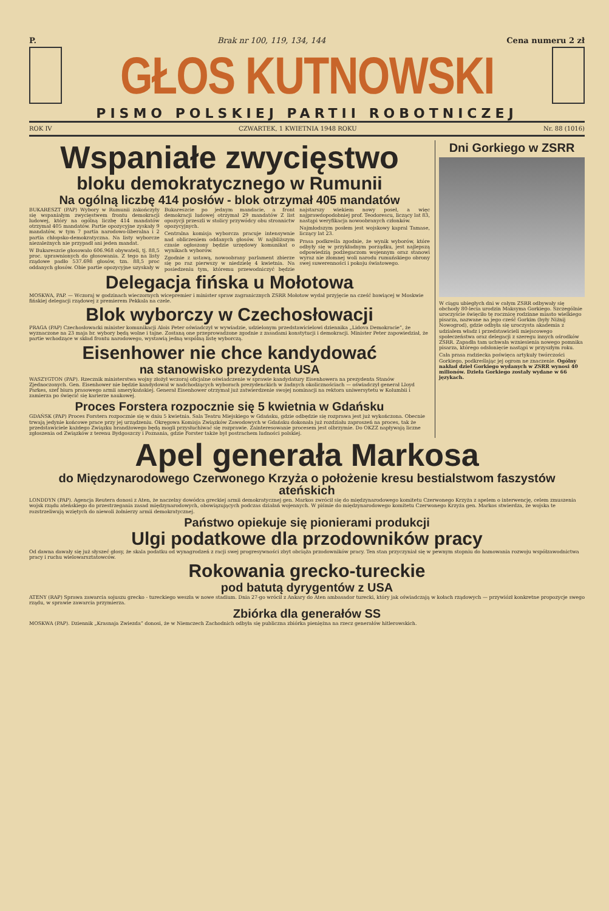P. Brak nr 100, 119, 134, 144 Cena numeru 2 zł
GŁOS KUTNOWSKI
PISMO POLSKIEJ PARTII ROBOTNICZEJ
ROK IV CZWARTEK, 1 KWIETNIA 1948 ROKU Nr. 88 (1016)
Wspaniałe zwycięstwo
bloku demokratycznego w Rumunii
Na ogólną liczbę 414 posłów - blok otrzymał 405 mandatów
BUKARESZT (PAP) Wybory w Rumunii zakończyły się wspaniałym zwycięstwem frontu demokracji ludowej, który na ogólną liczbę 414 mandatów otrzymał 405 mandatów. Partie opozycyjne zyskały 9 mandatów, w tym 7 partia narodowo-liberalna i 2 partia chłopsko-demokratyczna. Na listy wyborcze niezależnych nie przypadł ani jeden mandat.
W Bukareszcie głosowało 606.968 obywateli, tj. 88,5 proc. uprawnionych do głosowania. Z tego na listy rządowe padło 537.698 głosów, tzn. 88,5 proc oddanych głosów. Obie partie opozycyjne uzyskały w Bukareszcie po jednym mandacie, a front demokracji ludowej otrzymał 29 mandatów Z list opozycji przeszli w stolicy przywódcy obu stronnictw opozycyjnych.
Centralna komisja wyborcza pracuje intensywnie nad obliczeniem oddanych głosów. W najbliższym czasie ogłoszony będzie urzędowy komunikat o wynikach wyborów.
Zgodnie z ustawą, nowoobrany parlament zbierze się po raz pierwszy w niedzielę 4 kwietnia. Na posiedzeniu tym, któremu przewodniczyć będzie najstarszy wiekiem nowy poseł, a więc najprawdopodobniej prof. Teodorescu, liczący lat 83, nastąpi weryfikacja nowoobranych członków.
Najmłodszym posłem jest wojskowy kapral Tamase, liczący lat 23.
Prasa podkreśla zgodnie, że wynik wyborów, które odbyły się w przykładnym porządku, jest najlepszą odpowiedzią podżegaczom wojennym oraz stanowi wyraz nie złomnej woli narodu rumuńskiego obrony swej suwerenności i pokoju światowego.
Delegacja fińska u Mołotowa
MOSKWA, PAP. — Wczoraj w godzinach wieczornych wicepremier i minister spraw zagranicznych ZSRR Mołotow wydał przyjęcie na cześć bawiącej w Moskwie fińskiej delegacji rządowej z premierem Pekkala na czele.
Blok wyborczy w Czechosłowacji
PRAGA (PAP) Czechosłowacki minister komunikacji Alois Peter oświadczył w wywiadzie, udzielonym przedstawicielowi dziennika „Lidova Demokracie”, że wyznaczone na 23 maja br. wybory będą wolne i tajne. Zostaną one przeprowadzone zgodnie z zasadami konstytucji i demokracji. Minister Peter zapowiedział, że partie wchodzące w skład frontu narodowego, wystawią jedną wspólną listę wyborczą.
Eisenhower nie chce kandydować
na stanowisko prezydenta USA
WASZYGTON (PAP). Rzecznik ministerstwa wojny złożył wczoraj oficjalne oświadczenie w sprawie kandydatury Eisenhowera na prezydenta Stanów Zjednoczonych. Gen. Eisenhower nie będzie kandydował w nadchodzących wyborach prezydenckich w żadnych okolicznościach — oświadczył generał Lloyd Parkes, szef biura prasowego armii amerykańskiej. Generał Eisenhower otrzymał już zatwierdzenie swojej nominacji na rektora uniwersytetu w Kolumbii i zamierza po święcić się karierze naukowej.
Proces Forstera rozpocznie się 5 kwietnia w Gdańsku
GDAŃSK (PAP) Proces Forstera rozpocznie się w dniu 5 kwietnia. Sala Teatru Miejskiego w Gdańsku, gdzie odbędzie się rozprawa jest już wykończona. Obecnie trwają jedynie końcowe prace przy jej urządzeniu. Okręgowa Komisja Związków Zawodowych w Gdańsku dokonała już rozdziału zaproszeń na proces, tak że przedstawiciele każdego Związku brandżowego będą mogli przysłuchiwać się rozprawie. Zainteresowanie procesem jest olbrzymie. Do OKZZ napływają liczne zgłoszenia od Związków z terenu Bydgoszczy i Poznania, gdzie Forster także był postrachem ludności polskiej.
Dni Gorkiego w ZSRR
W ciągu ubiegłych dni w całym ZSRR odbywały się obchody 80-lecia urodzin Maksyma Gorkiego. Szczególnie uroczyście święciło tę rocznicę rodzinne miasto wielkiego pisarza, nazwane na jego cześć Gorkim (były Niżnij Nowogrod), gdzie odbyła się uroczysta akademia z udziałem władz i przedstawicieli miejscowego społeczeństwa oraz delegacji z szeregu innych ośrodków ZSRR. Zapadła tam uchwała wzniesienia nowego pomnika pisarza, którego odsłonięcie nastąpi w przyszłym roku.
Cała prasa radziecka poświęca artykuły twórczości Gorkiego, podkreślając jej ogrom ne znaczenie. Ogólny nakład dzieł Gorkiego wydanych w ZSRR wynosi 40 milionów. Dzieła Gorkiego zostały wydane w 66 językach.
Apel generała Markosa
do Międzynarodowego Czerwonego Krzyża o położenie kresu bestialstwom faszystów ateńskich
LONDDYN (PAP). Agencja Reutera donosi z Aten, że naczelny dowódca greckiej armii demokratycznej gen. Markos zwrócił się do międzynarodowego komitetu Czerwonego Krzyża z apelem o interwencję, celem zmuszenia wojsk rządu ateńskiego do przestrzegania zasad międzynarodowych, obowiązujących podczas działań wojennych. W piśmie do międzynarodowego komitetu Czerwonego Krzyża gen. Markos stwierdza, że wojska te rozstrzeliwują wziętych do niewoli żołnierzy armii demokratycznej.
Państwo opiekuje się pionierami produkcji
Ulgi podatkowe dla przodowników pracy
Od dawna dawały się już słyszeć głosy, że skala podatku od wynagrodzeń z racji swej progresywności zbyt obciąża przodowników pracy. Ten stan przyczyniał się w pewnym stopniu do hamowania rozwoju współzawodnictwa pracy i ruchu wielowarsztatowców.
Rokowania grecko-tureckie
pod batutą dyrygentów z USA
ATENY (RAP) Sprawa zawarcia sojuszu grecko - tureckiego weszła w nowe stadium. Dnia 27-go wrócił z Ankary do Aten ambasador turecki, który jak oświadczają w kołach rządowych — przywiózł konkretne propozycje swego rządu, w sprawie zawarcia przymierza.
Zbiórka dla generałów SS
MOSKWA (PAP). Dziennik „Krasnaja Zwiezda” donosi, że w Niemczech Zachodnich odbyła się publiczna zbiórka pieniężna na rzecz generałów hitlerowskich.